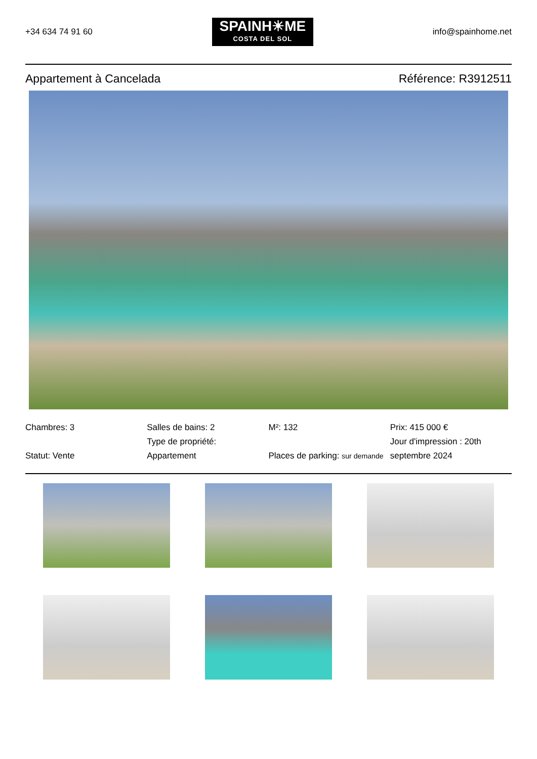+34 634 74 91 60
SPAINH☀ME
COSTA DEL SOL
info@spainhome.net
Appartement à Cancelada Référence: R3912511
Chambres: 3
Statut: Vente
Salles de bains: 2
Type de propriété:
Appartement
M²: 132
Places de parking: sur demande
Prix: 415 000 €
Jour d'impression : 20th septembre 2024